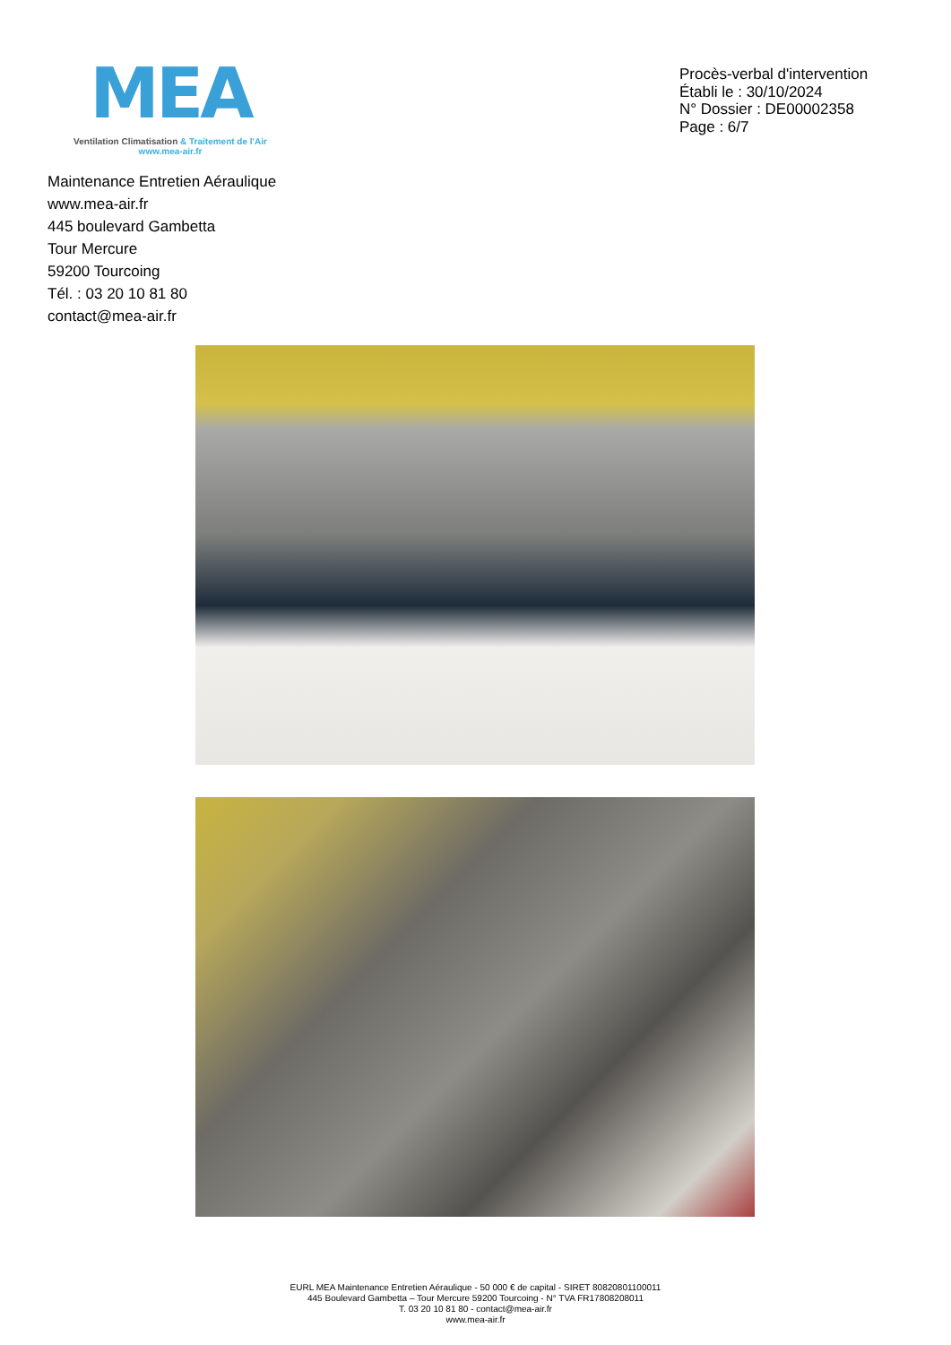MEA
Ventilation Climatisation & Traitement de l'Air
www.mea-air.fr
Procès-verbal d'intervention
Établi le : 30/10/2024
N° Dossier : DE00002358
Page : 6/7
Maintenance Entretien Aéraulique
www.mea-air.fr
445 boulevard Gambetta
Tour Mercure
59200 Tourcoing
Tél. : 03 20 10 81 80
contact@mea-air.fr
EURL MEA Maintenance Entretien Aéraulique - 50 000 € de capital - SIRET 80820801100011
445 Boulevard Gambetta – Tour Mercure 59200 Tourcoing - N° TVA FR17808208011
T. 03 20 10 81 80 - contact@mea-air.fr
www.mea-air.fr